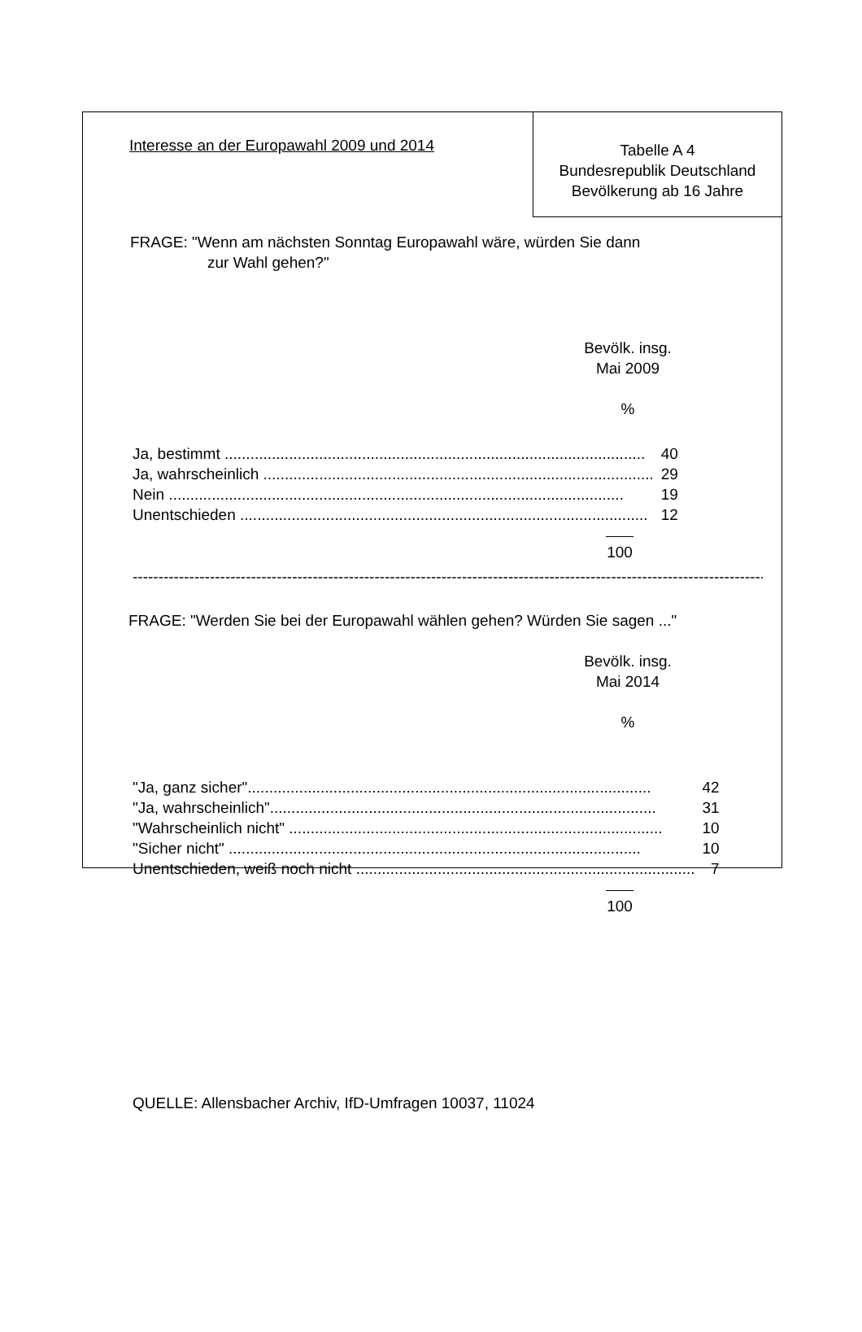Interesse an der Europawahl 2009 und 2014
Tabelle A 4
Bundesrepublik Deutschland
Bevölkerung ab 16 Jahre
FRAGE: "Wenn am nächsten Sonntag Europawahl wäre, würden Sie dann
zur Wahl gehen?"
Bevölk. insg.
Mai 2009
%
| Ja, bestimmt .................................................................................................. | 40 |
| Ja, wahrscheinlich ........................................................................................... | 29 |
| Nein .......................................................................................................... | 19 |
| Unentschieden ............................................................................................... | 12 |
100
----------------------------------------------------------------------------------------------------------------------------
FRAGE: "Werden Sie bei der Europawahl wählen gehen? Würden Sie sagen ..."
Bevölk. insg.
Mai 2014
%
| "Ja, ganz sicher".............................................................................................. | 42 |
| "Ja, wahrscheinlich".......................................................................................... | 31 |
| "Wahrscheinlich nicht" ....................................................................................... | 10 |
| "Sicher nicht" ................................................................................................ | 10 |
| Unentschieden, weiß noch nicht ............................................................................... | 7 |
100
QUELLE: Allensbacher Archiv, IfD-Umfragen 10037, 11024